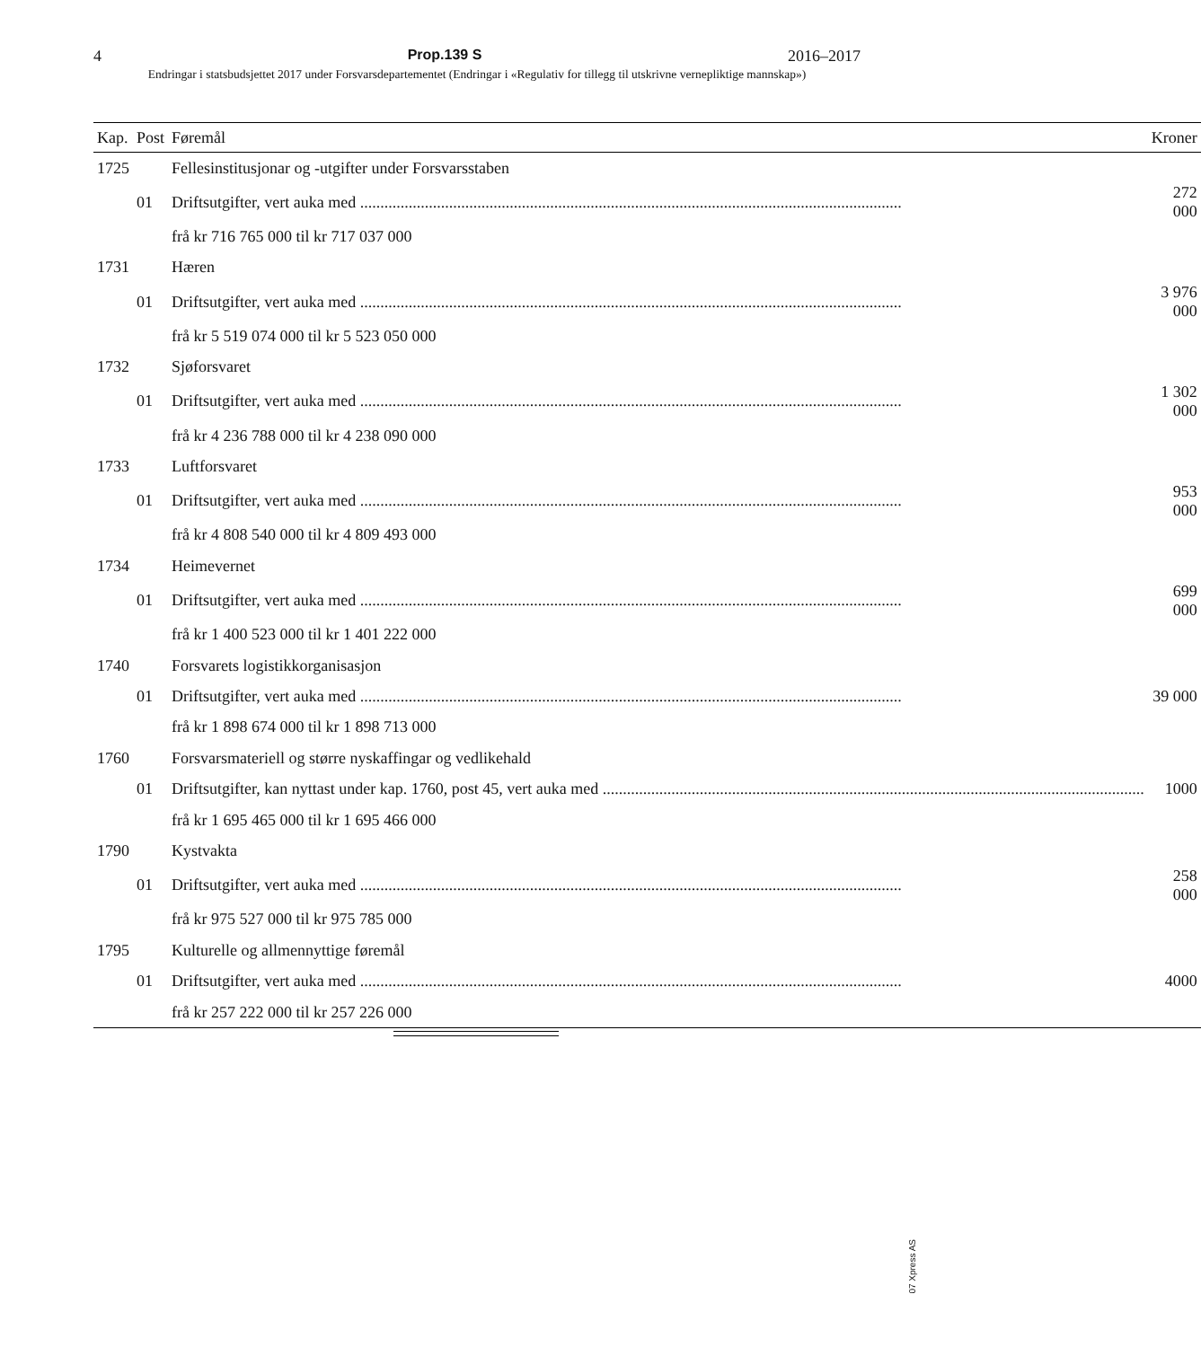4 Prop.139 S 2016–2017
Endringar i statsbudsjettet 2017 under Forsvarsdepartementet (Endringar i «Regulativ for tillegg til utskrivne vernepliktige mannskap»)
| Kap. | Post | Føremål | Kroner |
| --- | --- | --- | --- |
| 1725 | | Fellesinstitusjonar og -utgifter under Forsvarsstaben | |
| | 01 | Driftsutgifter, vert auka med | 272 000 |
| | | frå kr 716 765 000 til kr 717 037 000 | |
| 1731 | | Hæren | |
| | 01 | Driftsutgifter, vert auka med | 3 976 000 |
| | | frå kr 5 519 074 000 til kr 5 523 050 000 | |
| 1732 | | Sjøforsvaret | |
| | 01 | Driftsutgifter, vert auka med | 1 302 000 |
| | | frå kr 4 236 788 000 til kr 4 238 090 000 | |
| 1733 | | Luftforsvaret | |
| | 01 | Driftsutgifter, vert auka med | 953 000 |
| | | frå kr 4 808 540 000 til kr 4 809 493 000 | |
| 1734 | | Heimevernet | |
| | 01 | Driftsutgifter, vert auka med | 699 000 |
| | | frå kr 1 400 523 000 til kr 1 401 222 000 | |
| 1740 | | Forsvarets logistikkorganisasjon | |
| | 01 | Driftsutgifter, vert auka med | 39 000 |
| | | frå kr 1 898 674 000 til kr 1 898 713 000 | |
| 1760 | | Forsvarsmateriell og større nyskaffingar og vedlikehald | |
| | 01 | Driftsutgifter, kan nyttast under kap. 1760, post 45, vert auka med | 1000 |
| | | frå kr 1 695 465 000 til kr 1 695 466 000 | |
| 1790 | | Kystvakta | |
| | 01 | Driftsutgifter, vert auka med | 258 000 |
| | | frå kr 975 527 000 til kr 975 785 000 | |
| 1795 | | Kulturelle og allmennyttige føremål | |
| | 01 | Driftsutgifter, vert auka med | 4000 |
| | | frå kr 257 222 000 til kr 257 226 000 | |
07 Xpress AS